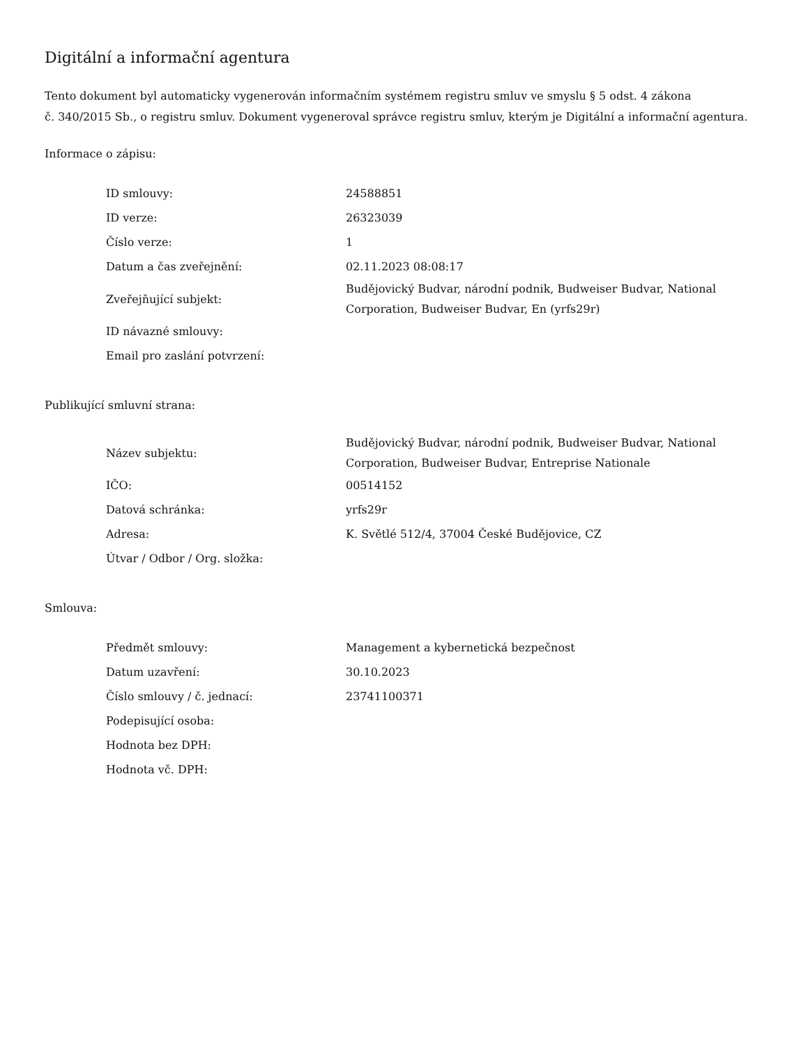Digitální a informační agentura
Tento dokument byl automaticky vygenerován informačním systémem registru smluv ve smyslu § 5 odst. 4 zákona
č. 340/2015 Sb., o registru smluv. Dokument vygeneroval správce registru smluv, kterým je Digitální a informační agentura.
Informace o zápisu:
| ID smlouvy: | 24588851 |
| ID verze: | 26323039 |
| Číslo verze: | 1 |
| Datum a čas zveřejnění: | 02.11.2023 08:08:17 |
| Zveřejňující subjekt: | Budějovický Budvar, národní podnik, Budweiser Budvar, National Corporation, Budweiser Budvar, En (yrfs29r) |
| ID návazné smlouvy: | |
| Email pro zaslání potvrzení: | |
Publikující smluvní strana:
| Název subjektu: | Budějovický Budvar, národní podnik, Budweiser Budvar, National Corporation, Budweiser Budvar, Entreprise Nationale |
| IČO: | 00514152 |
| Datová schránka: | yrfs29r |
| Adresa: | K. Světlé 512/4, 37004 České Budějovice, CZ |
| Útvar / Odbor / Org. složka: | |
Smlouva:
| Předmět smlouvy: | Management a kybernetická bezpečnost |
| Datum uzavření: | 30.10.2023 |
| Číslo smlouvy / č. jednací: | 23741100371 |
| Podepisující osoba: | |
| Hodnota bez DPH: | |
| Hodnota vč. DPH: | |